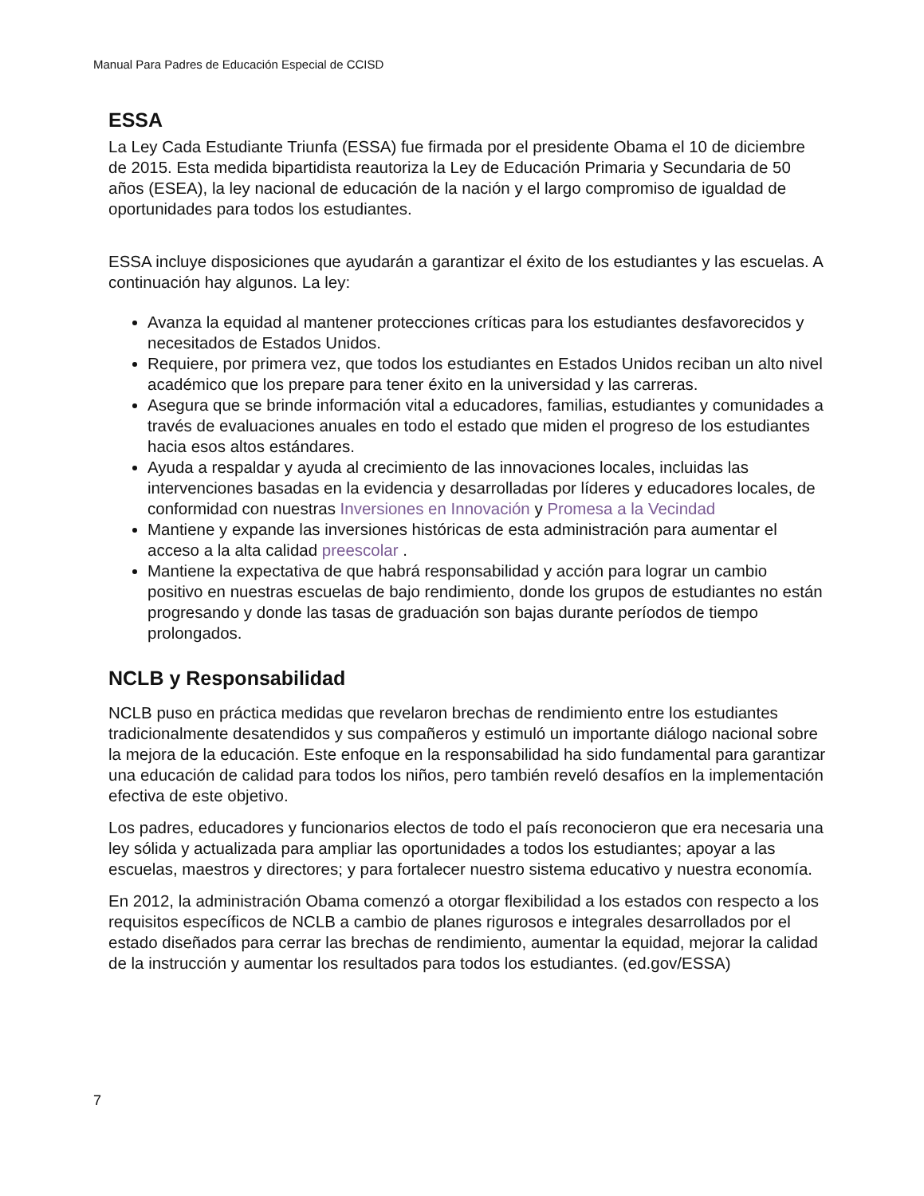Manual Para Padres de Educación Especial de CCISD
ESSA
La Ley Cada Estudiante Triunfa (ESSA) fue firmada por el presidente Obama el 10 de diciembre de 2015. Esta medida bipartidista reautoriza la Ley de Educación Primaria y Secundaria de 50 años (ESEA), la ley nacional de educación de la nación y el largo compromiso de igualdad de oportunidades para todos los estudiantes.
ESSA incluye disposiciones que ayudarán a garantizar el éxito de los estudiantes y las escuelas. A continuación hay algunos. La ley:
Avanza la equidad al mantener protecciones críticas para los estudiantes desfavorecidos y necesitados de Estados Unidos.
Requiere, por primera vez, que todos los estudiantes en Estados Unidos reciban un alto nivel académico que los prepare para tener éxito en la universidad y las carreras.
Asegura que se brinde información vital a educadores, familias, estudiantes y comunidades a través de evaluaciones anuales en todo el estado que miden el progreso de los estudiantes hacia esos altos estándares.
Ayuda a respaldar y ayuda al crecimiento de las innovaciones locales, incluidas las intervenciones basadas en la evidencia y desarrolladas por líderes y educadores locales, de conformidad con nuestras Inversiones en Innovación y Promesa a la Vecindad
Mantiene y expande las inversiones históricas de esta administración para aumentar el acceso a la alta calidad preescolar .
Mantiene la expectativa de que habrá responsabilidad y acción para lograr un cambio positivo en nuestras escuelas de bajo rendimiento, donde los grupos de estudiantes no están progresando y donde las tasas de graduación son bajas durante períodos de tiempo prolongados.
NCLB y Responsabilidad
NCLB puso en práctica medidas que revelaron brechas de rendimiento entre los estudiantes tradicionalmente desatendidos y sus compañeros y estimuló un importante diálogo nacional sobre la mejora de la educación. Este enfoque en la responsabilidad ha sido fundamental para garantizar una educación de calidad para todos los niños, pero también reveló desafíos en la implementación efectiva de este objetivo.
Los padres, educadores y funcionarios electos de todo el país reconocieron que era necesaria una ley sólida y actualizada para ampliar las oportunidades a todos los estudiantes; apoyar a las escuelas, maestros y directores; y para fortalecer nuestro sistema educativo y nuestra economía.
En 2012, la administración Obama comenzó a otorgar flexibilidad a los estados con respecto a los requisitos específicos de NCLB a cambio de planes rigurosos e integrales desarrollados por el estado diseñados para cerrar las brechas de rendimiento, aumentar la equidad, mejorar la calidad de la instrucción y aumentar los resultados para todos los estudiantes. (ed.gov/ESSA)
7